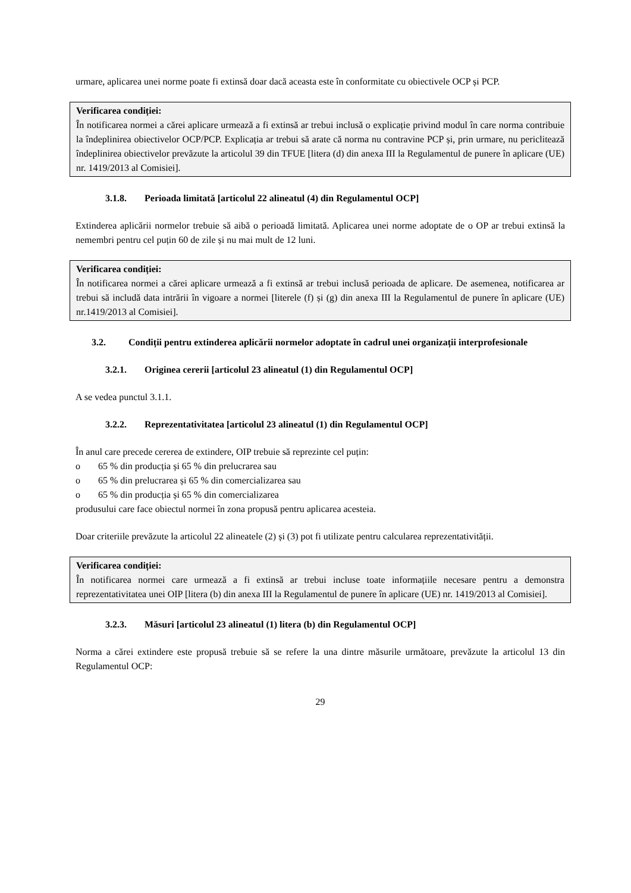urmare, aplicarea unei norme poate fi extinsă doar dacă aceasta este în conformitate cu obiectivele OCP și PCP.
Verificarea condiției:
În notificarea normei a cărei aplicare urmează a fi extinsă ar trebui inclusă o explicație privind modul în care norma contribuie la îndeplinirea obiectivelor OCP/PCP. Explicația ar trebui să arate că norma nu contravine PCP și, prin urmare, nu periclitează îndeplinirea obiectivelor prevăzute la articolul 39 din TFUE [litera (d) din anexa III la Regulamentul de punere în aplicare (UE) nr. 1419/2013 al Comisiei].
3.1.8. Perioada limitată [articolul 22 alineatul (4) din Regulamentul OCP]
Extinderea aplicării normelor trebuie să aibă o perioadă limitată. Aplicarea unei norme adoptate de o OP ar trebui extinsă la nemembri pentru cel puțin 60 de zile și nu mai mult de 12 luni.
Verificarea condiției:
În notificarea normei a cărei aplicare urmează a fi extinsă ar trebui inclusă perioada de aplicare. De asemenea, notificarea ar trebui să includă data intrării în vigoare a normei [literele (f) și (g) din anexa III la Regulamentul de punere în aplicare (UE) nr.1419/2013 al Comisiei].
3.2. Condiții pentru extinderea aplicării normelor adoptate în cadrul unei organizații interprofesionale
3.2.1. Originea cererii [articolul 23 alineatul (1) din Regulamentul OCP]
A se vedea punctul 3.1.1.
3.2.2. Reprezentativitatea [articolul 23 alineatul (1) din Regulamentul OCP]
În anul care precede cererea de extindere, OIP trebuie să reprezinte cel puțin:
o 65 % din producția și 65 % din prelucrarea sau
o 65 % din prelucrarea și 65 % din comercializarea sau
o 65 % din producția și 65 % din comercializarea
produsului care face obiectul normei în zona propusă pentru aplicarea acesteia.
Doar criteriile prevăzute la articolul 22 alineatele (2) și (3) pot fi utilizate pentru calcularea reprezentativității.
Verificarea condiției:
În notificarea normei care urmează a fi extinsă ar trebui incluse toate informațiile necesare pentru a demonstra reprezentativitatea unei OIP [litera (b) din anexa III la Regulamentul de punere în aplicare (UE) nr. 1419/2013 al Comisiei].
3.2.3. Măsuri [articolul 23 alineatul (1) litera (b) din Regulamentul OCP]
Norma a cărei extindere este propusă trebuie să se refere la una dintre măsurile următoare, prevăzute la articolul 13 din Regulamentul OCP:
29